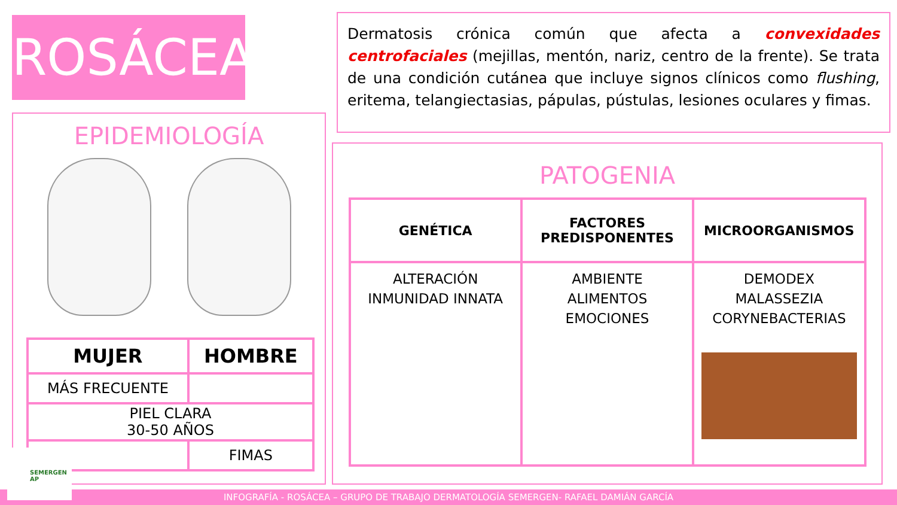ROSÁCEA
Dermatosis crónica común que afecta a convexidades centrofaciales (mejillas, mentón, nariz, centro de la frente). Se trata de una condición cutánea que incluye signos clínicos como flushing, eritema, telangiectasias, pápulas, pústulas, lesiones oculares y fimas.
EPIDEMIOLOGÍA
| MUJER | HOMBRE |
| --- | --- |
| MÁS FRECUENTE | |
| PIEL CLARA 30-50 AÑOS | |
| | FIMAS |
PATOGENIA
| GENÉTICA | FACTORES PREDISPONENTES | MICROORGANISMOS |
| --- | --- | --- |
| ALTERACIÓN INMUNIDAD INNATA | AMBIENTE ALIMENTOS EMOCIONES | DEMODEX MALASSEZIA CORYNEBACTERIAS |
INFOGRAFÍA - ROSÁCEA – GRUPO DE TRABAJO DERMATOLOGÍA SEMERGEN- RAFAEL DAMIÁN GARCÍA SEMERGEN AP